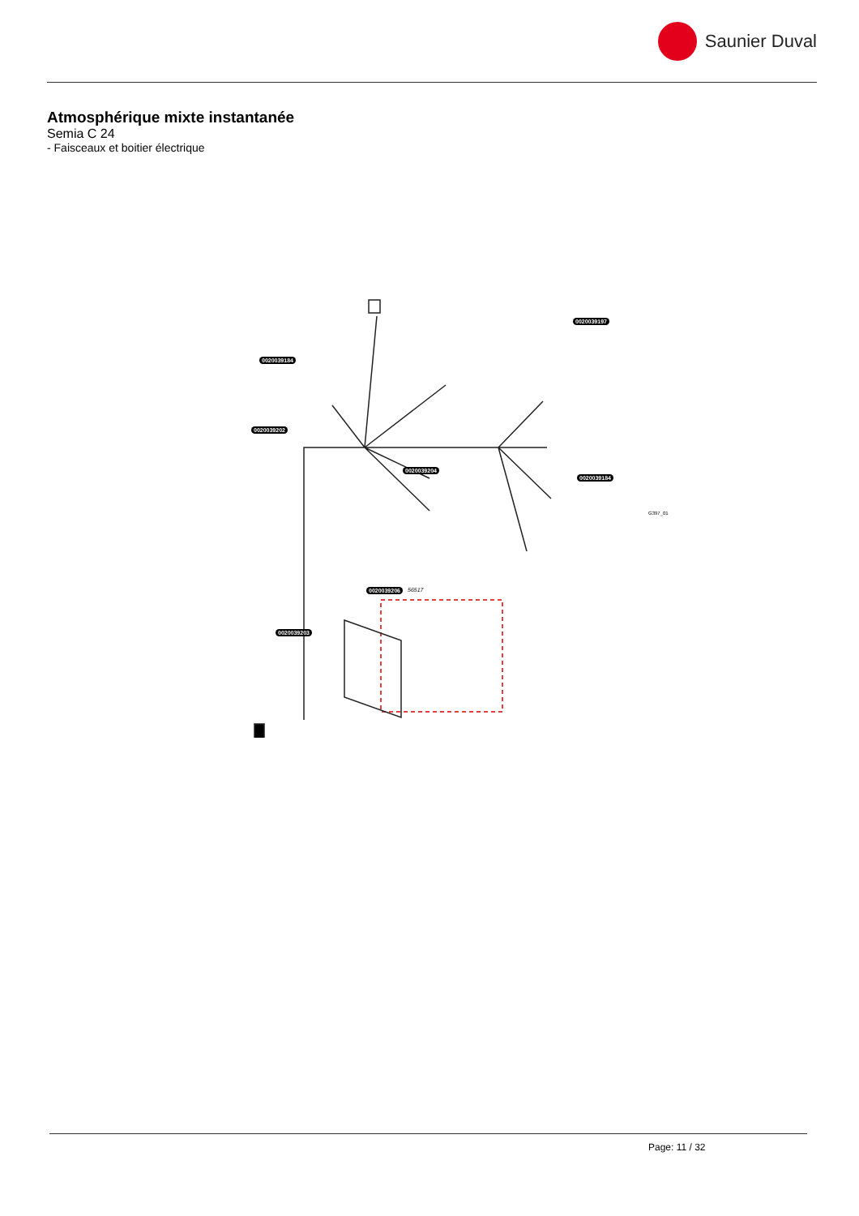Saunier Duval
Atmosphérique mixte instantanée
Semia C 24
- Faisceaux et boitier électrique
0020039184
0020039197
0020039202
0020039204
0020039184
56517 0020039206
0020039203
G397_01
Page: 11 / 32